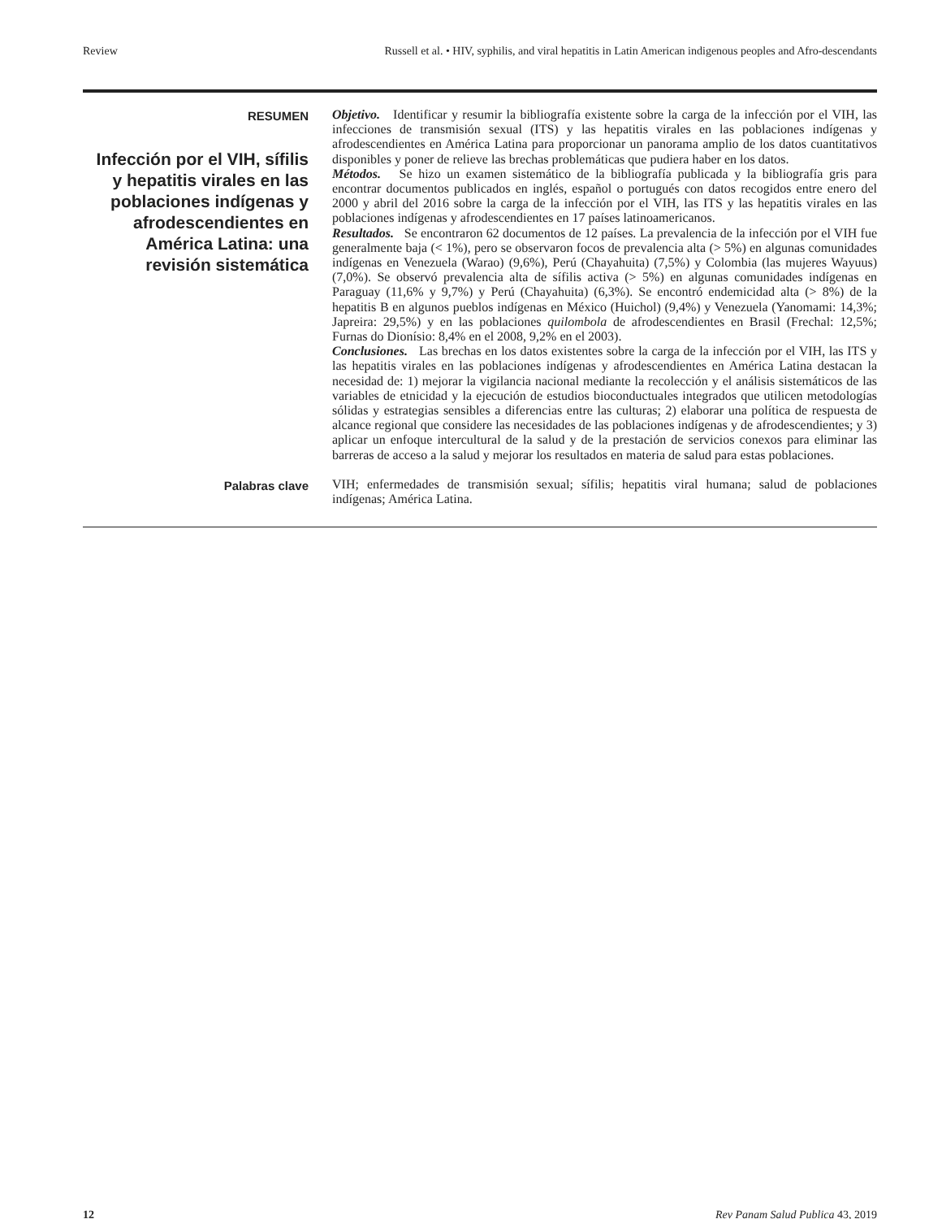Review Russell et al. • HIV, syphilis, and viral hepatitis in Latin American indigenous peoples and Afro-descendants
RESUMEN
Infección por el VIH, sífilis y hepatitis virales en las poblaciones indígenas y afrodescendientes en América Latina: una revisión sistemática
Objetivo. Identificar y resumir la bibliografía existente sobre la carga de la infección por el VIH, las infecciones de transmisión sexual (ITS) y las hepatitis virales en las poblaciones indígenas y afrodescendientes en América Latina para proporcionar un panorama amplio de los datos cuantitativos disponibles y poner de relieve las brechas problemáticas que pudiera haber en los datos.
Métodos. Se hizo un examen sistemático de la bibliografía publicada y la bibliografía gris para encontrar documentos publicados en inglés, español o portugués con datos recogidos entre enero del 2000 y abril del 2016 sobre la carga de la infección por el VIH, las ITS y las hepatitis virales en las poblaciones indígenas y afrodescendientes en 17 países latinoamericanos.
Resultados. Se encontraron 62 documentos de 12 países. La prevalencia de la infección por el VIH fue generalmente baja (< 1%), pero se observaron focos de prevalencia alta (> 5%) en algunas comunidades indígenas en Venezuela (Warao) (9,6%), Perú (Chayahuita) (7,5%) y Colombia (las mujeres Wayuus) (7,0%). Se observó prevalencia alta de sífilis activa (> 5%) en algunas comunidades indígenas en Paraguay (11,6% y 9,7%) y Perú (Chayahuita) (6,3%). Se encontró endemicidad alta (> 8%) de la hepatitis B en algunos pueblos indígenas en México (Huichol) (9,4%) y Venezuela (Yanomami: 14,3%; Japreira: 29,5%) y en las poblaciones quilombola de afrodescendientes en Brasil (Frechal: 12,5%; Furnas do Dionísio: 8,4% en el 2008, 9,2% en el 2003).
Conclusiones. Las brechas en los datos existentes sobre la carga de la infección por el VIH, las ITS y las hepatitis virales en las poblaciones indígenas y afrodescendientes en América Latina destacan la necesidad de: 1) mejorar la vigilancia nacional mediante la recolección y el análisis sistemáticos de las variables de etnicidad y la ejecución de estudios bioconductuales integrados que utilicen metodologías sólidas y estrategias sensibles a diferencias entre las culturas; 2) elaborar una política de respuesta de alcance regional que considere las necesidades de las poblaciones indígenas y de afrodescendientes; y 3) aplicar un enfoque intercultural de la salud y de la prestación de servicios conexos para eliminar las barreras de acceso a la salud y mejorar los resultados en materia de salud para estas poblaciones.
Palabras clave
VIH; enfermedades de transmisión sexual; sífilis; hepatitis viral humana; salud de poblaciones indígenas; América Latina.
12 Rev Panam Salud Publica 43, 2019